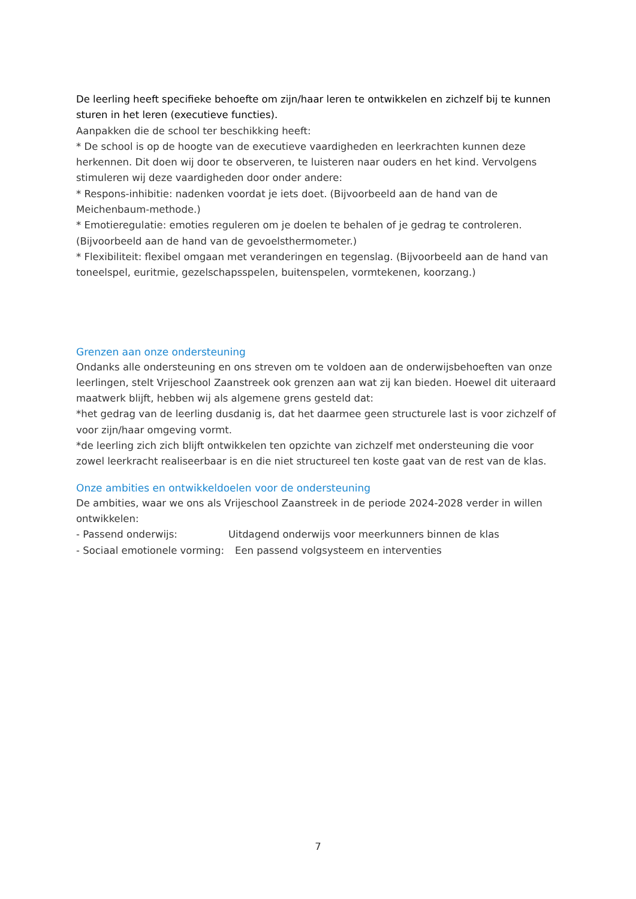De leerling heeft specifieke behoefte om zijn/haar leren te ontwikkelen en zichzelf bij te kunnen sturen in het leren (executieve functies).
Aanpakken die de school ter beschikking heeft:
* De school is op de hoogte van de executieve vaardigheden en leerkrachten kunnen deze herkennen. Dit doen wij door te observeren, te luisteren naar ouders en het kind. Vervolgens stimuleren wij deze vaardigheden door onder andere:
* Respons-inhibitie: nadenken voordat je iets doet. (Bijvoorbeeld aan de hand van de Meichenbaum-methode.)
* Emotieregulatie: emoties reguleren om je doelen te behalen of je gedrag te controleren. (Bijvoorbeeld aan de hand van de gevoelsthermometer.)
* Flexibiliteit: flexibel omgaan met veranderingen en tegenslag. (Bijvoorbeeld aan de hand van toneelspel, euritmie, gezelschapsspelen, buitenspelen, vormtekenen, koorzang.)
Grenzen aan onze ondersteuning
Ondanks alle ondersteuning en ons streven om te voldoen aan de onderwijsbehoeften van onze leerlingen, stelt Vrijeschool Zaanstreek ook grenzen aan wat zij kan bieden. Hoewel dit uiteraard maatwerk blijft, hebben wij als algemene grens gesteld dat:
*het gedrag van de leerling dusdanig is, dat het daarmee geen structurele last is voor zichzelf of voor zijn/haar omgeving vormt.
*de leerling zich zich blijft ontwikkelen ten opzichte van zichzelf met ondersteuning die voor zowel leerkracht realiseerbaar is en die niet structureel ten koste gaat van de rest van de klas.
Onze ambities en ontwikkeldoelen voor de ondersteuning
De ambities, waar we ons als Vrijeschool Zaanstreek in de periode 2024-2028 verder in willen ontwikkelen:
- Passend onderwijs: Uitdagend onderwijs voor meerkunners binnen de klas
- Sociaal emotionele vorming: Een passend volgsysteem en interventies
7